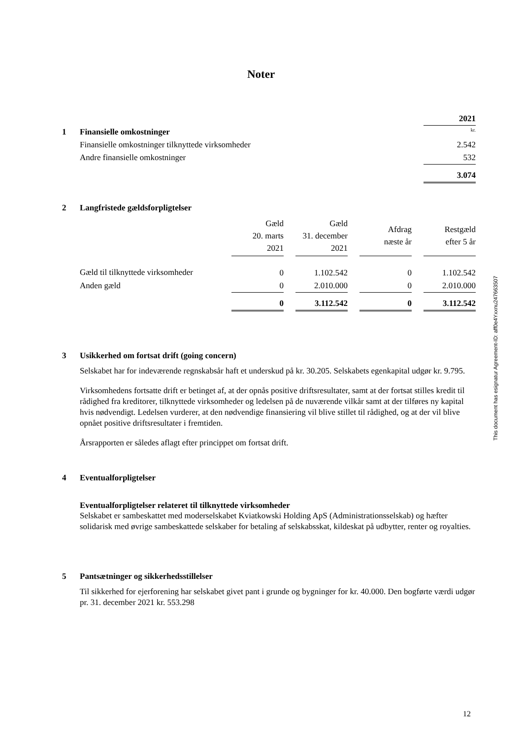Noter
| | 2021 |
| 1 Finansielle omkostninger | kr. |
| Finansielle omkostninger tilknyttede virksomheder | 2.542 |
| Andre finansielle omkostninger | 532 |
| | 3.074 |
2 Langfristede gældsforpligtelser
| | Gæld 20. marts 2021 | | Gæld 31. december 2021 | | Afdrag næste år | | Restgæld efter 5 år |
| Gæld til tilknyttede virksomheder | 0 | | 1.102.542 | | 0 | | 1.102.542 |
| Anden gæld | 0 | | 2.010.000 | | 0 | | 2.010.000 |
| | 0 | | 3.112.542 | | 0 | | 3.112.542 |
3 Usikkerhed om fortsat drift (going concern)
Selskabet har for indeværende regnskabsår haft et underskud på kr. 30.205. Selskabets egenkapital udgør kr. 9.795.
Virksomhedens fortsatte drift er betinget af, at der opnås positive driftsresultater, samt at der fortsat stilles kredit til rådighed fra kreditorer, tilknyttede virksomheder og ledelsen på de nuværende vilkår samt at der tilføres ny kapital hvis nødvendigt. Ledelsen vurderer, at den nødvendige finansiering vil blive stillet til rådighed, og at der vil blive opnået positive driftsresultater i fremtiden.
Årsrapporten er således aflagt efter princippet om fortsat drift.
4 Eventualforpligtelser
Eventualforpligtelser relateret til tilknyttede virksomheder
Selskabet er sambeskattet med moderselskabet Kviatkowski Holding ApS (Administrationsselskab) og hæfter solidarisk med øvrige sambeskattede selskaber for betaling af selskabsskat, kildeskat på udbytter, renter og royalties.
5 Pantsætninger og sikkerhedsstillelser
Til sikkerhed for ejerforening har selskabet givet pant i grunde og bygninger for kr. 40.000. Den bogførte værdi udgør pr. 31. december 2021 kr. 553.298
This document has esignatur Agreement-ID: aff0e4Yxxnu247663507
12